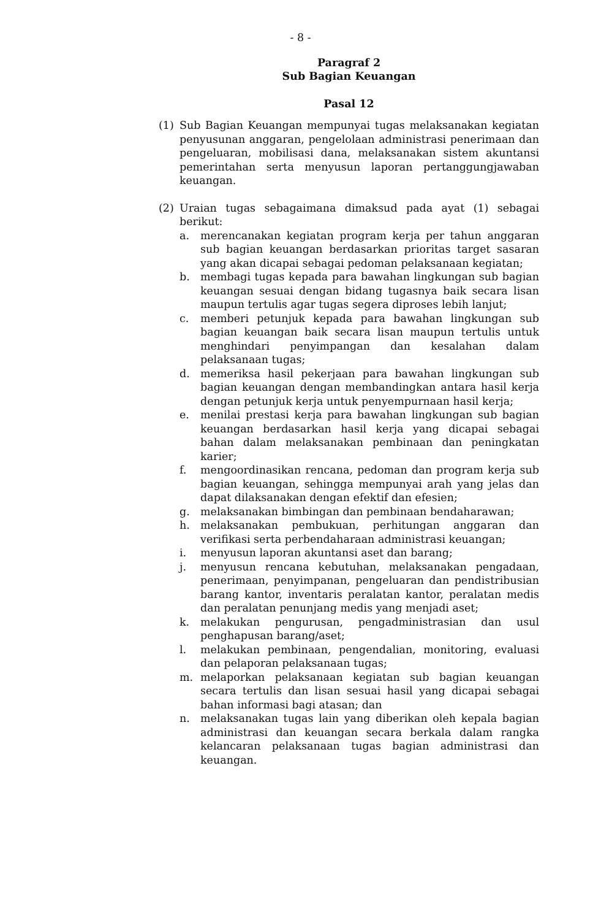- 8 -
Paragraf 2
Sub Bagian Keuangan
Pasal 12
(1) Sub Bagian Keuangan mempunyai tugas melaksanakan kegiatan penyusunan anggaran, pengelolaan administrasi penerimaan dan pengeluaran, mobilisasi dana, melaksanakan sistem akuntansi pemerintahan serta menyusun laporan pertanggungjawaban keuangan.
(2) Uraian tugas sebagaimana dimaksud pada ayat (1) sebagai berikut:
a. merencanakan kegiatan program kerja per tahun anggaran sub bagian keuangan berdasarkan prioritas target sasaran yang akan dicapai sebagai pedoman pelaksanaan kegiatan;
b. membagi tugas kepada para bawahan lingkungan sub bagian keuangan sesuai dengan bidang tugasnya baik secara lisan maupun tertulis agar tugas segera diproses lebih lanjut;
c. memberi petunjuk kepada para bawahan lingkungan sub bagian keuangan baik secara lisan maupun tertulis untuk menghindari penyimpangan dan kesalahan dalam pelaksanaan tugas;
d. memeriksa hasil pekerjaan para bawahan lingkungan sub bagian keuangan dengan membandingkan antara hasil kerja dengan petunjuk kerja untuk penyempurnaan hasil kerja;
e. menilai prestasi kerja para bawahan lingkungan sub bagian keuangan berdasarkan hasil kerja yang dicapai sebagai bahan dalam melaksanakan pembinaan dan peningkatan karier;
f. mengoordinasikan rencana, pedoman dan program kerja sub bagian keuangan, sehingga mempunyai arah yang jelas dan dapat dilaksanakan dengan efektif dan efesien;
g. melaksanakan bimbingan dan pembinaan bendaharawan;
h. melaksanakan pembukuan, perhitungan anggaran dan verifikasi serta perbendaharaan administrasi keuangan;
i. menyusun laporan akuntansi aset dan barang;
j. menyusun rencana kebutuhan, melaksanakan pengadaan, penerimaan, penyimpanan, pengeluaran dan pendistribusian barang kantor, inventaris peralatan kantor, peralatan medis dan peralatan penunjang medis yang menjadi aset;
k. melakukan pengurusan, pengadministrasian dan usul penghapusan barang/aset;
l. melakukan pembinaan, pengendalian, monitoring, evaluasi dan pelaporan pelaksanaan tugas;
m. melaporkan pelaksanaan kegiatan sub bagian keuangan secara tertulis dan lisan sesuai hasil yang dicapai sebagai bahan informasi bagi atasan; dan
n. melaksanakan tugas lain yang diberikan oleh kepala bagian administrasi dan keuangan secara berkala dalam rangka kelancaran pelaksanaan tugas bagian administrasi dan keuangan.